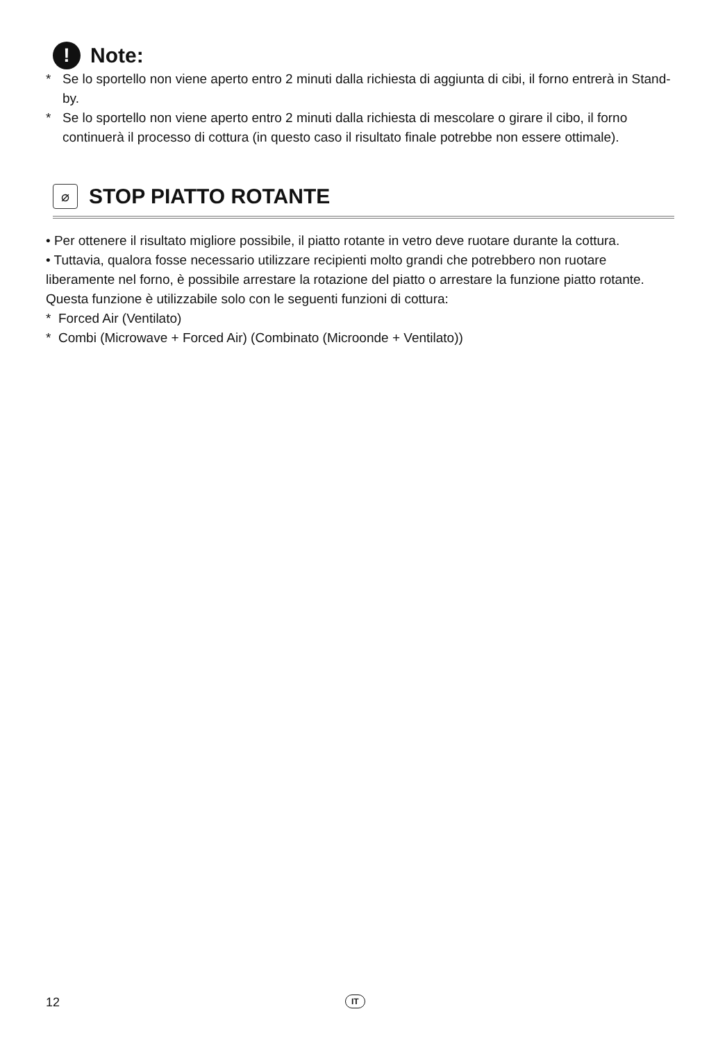!
Note:
* Se lo sportello non viene aperto entro 2 minuti dalla richiesta di aggiunta di cibi, il forno entrerà in Stand-by.
* Se lo sportello non viene aperto entro 2 minuti dalla richiesta di mescolare o girare il cibo, il forno continuerà il processo di cottura (in questo caso il risultato finale potrebbe non essere ottimale).
⌀
STOP PIATTO ROTANTE
• Per ottenere il risultato migliore possibile, il piatto rotante in vetro deve ruotare durante la cottura.
• Tuttavia, qualora fosse necessario utilizzare recipienti molto grandi che potrebbero non ruotare liberamente nel forno, è possibile arrestare la rotazione del piatto o arrestare la funzione piatto rotante. Questa funzione è utilizzabile solo con le seguenti funzioni di cottura:
* Forced Air (Ventilato)
* Combi (Microwave + Forced Air) (Combinato (Microonde + Ventilato))
12 IT